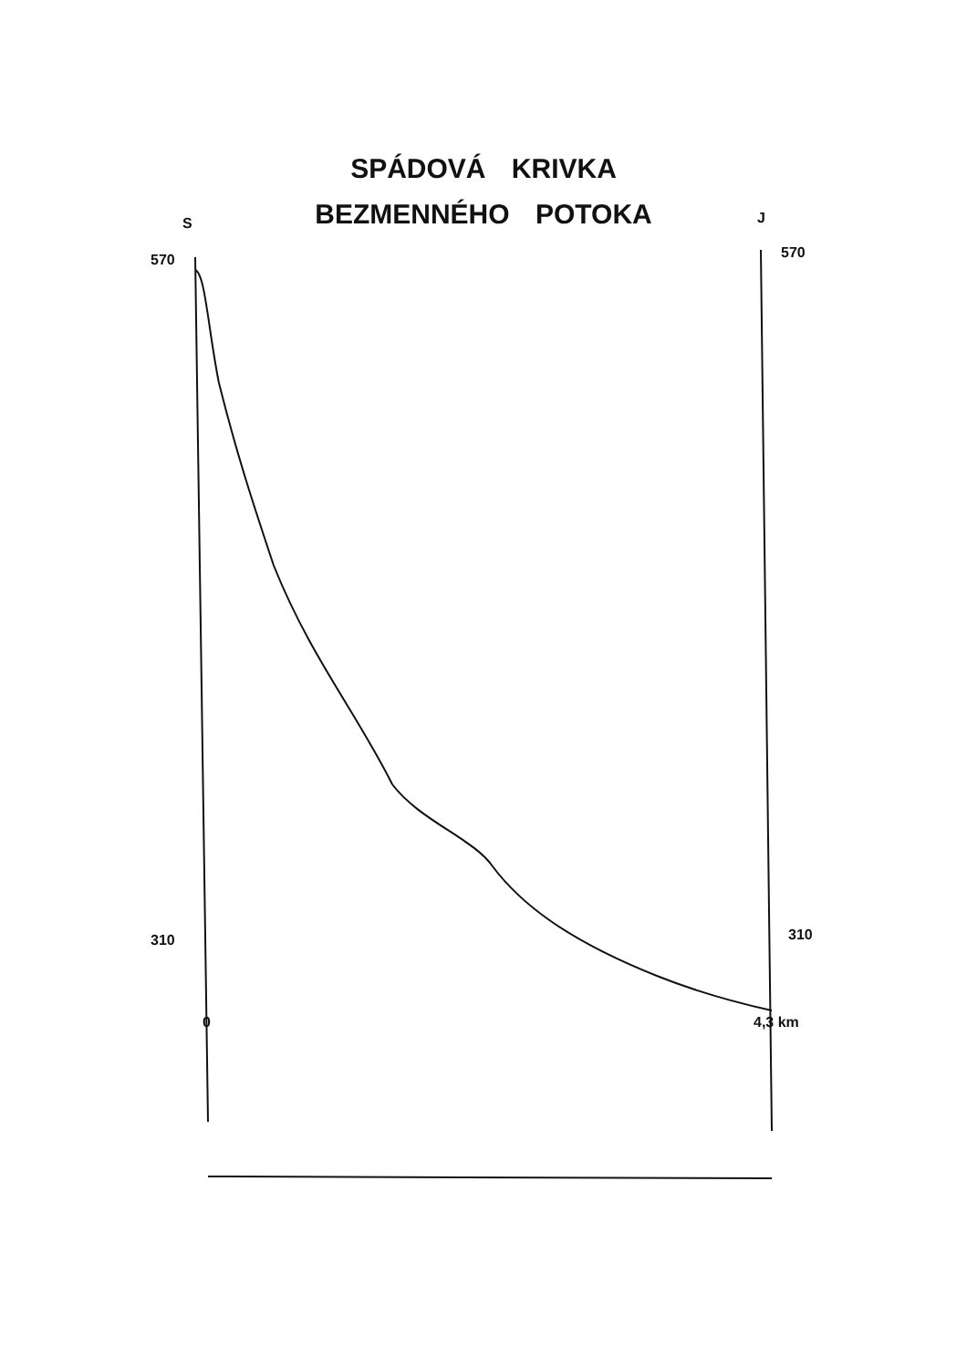SPÁDOVÁ KRIVKA
BEZMENNÉHO POTOKA
S
J
570
570
310
310
0
4,3 km
560 550 540 530 520 510 500 490 480 470 460 450 440 430 420 410 400 390 380 370 360 350 340 330 320